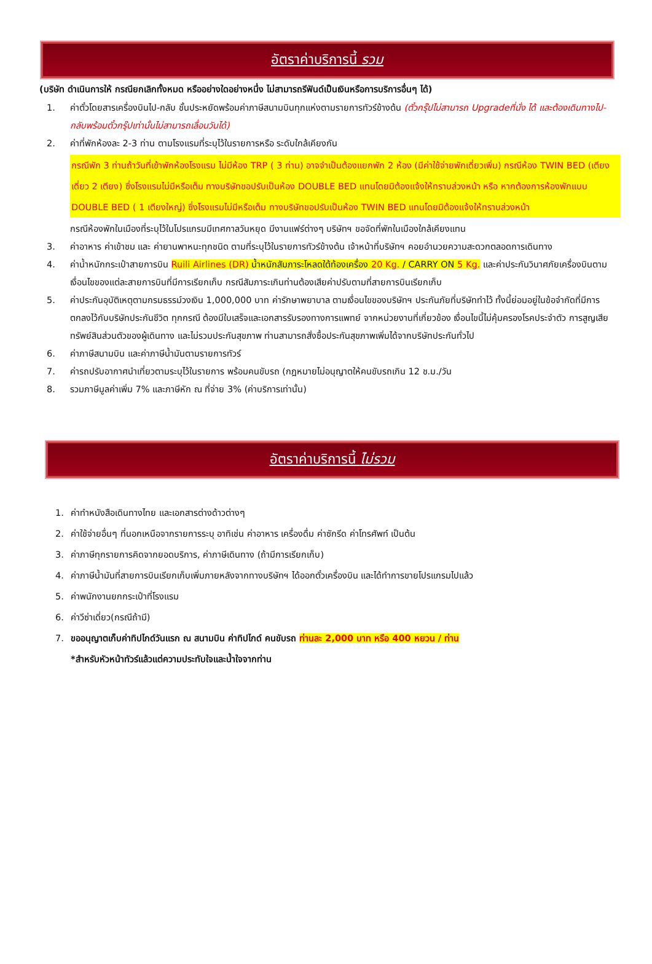อัตราค่าบริการนี้ รวม
(บริษัท ดำเนินการให้ กรณียกเลิกทั้งหมด หรืออย่างใดอย่างหนึ่ง ไม่สามารถรีฟันด์เป็นเงินหรือการบริการอื่นๆ ได้)
1. ค่าตั๋วโดยสารเครื่องบินไป-กลับ ชั้นประหยัดพร้อมค่าภาษีสนามบินทุกแห่งตามรายการทัวร์ข้างต้น (ตั๋วกรุ๊ปไม่สามารถ Upgradeที่นั่ง ได้ และต้องเดินทางไป-กลับพร้อมตั๋วกรุ๊ปเท่านั้นไม่สามารถเลื่อนวันได้)
2. ค่าที่พักห้องละ 2-3 ท่าน ตามโรงแรมที่ระบุไว้ในรายการหรือ ระดับใกล้เคียงกัน
กรณีพัก 3 ท่านถ้าวันที่เข้าพักห้องโรงแรม ไม่มีห้อง TRP ( 3 ท่าน) อาจจำเป็นต้องแยกพัก 2 ห้อง (มีค่าใช้จ่ายพักเดี่ยวเพิ่ม) กรณีห้อง TWIN BED (เตียงเดี่ยว 2 เตียง) ซึ่งโรงแรมไม่มีหรือเต็ม ทางบริษัทขอปรับเป็นห้อง DOUBLE BED แทนโดยมิต้องแจ้งให้ทราบล่วงหน้า หรือ หากต้องการห้องพักแบบ DOUBLE BED ( 1 เตียงใหญ่) ซึ่งโรงแรมไม่มีหรือเต็ม ทางบริษัทขอปรับเป็นห้อง TWIN BED แทนโดยมิต้องแจ้งให้ทราบล่วงหน้า
กรณีห้องพักในเมืองที่ระบุไว้ในโปรแกรมมีเทศกาลวันหยุด มีงานแฟร์ต่างๆ บริษัทฯ ขอจัดที่พักในเมืองใกล้เคียงแทน
3. ค่าอาหาร ค่าเข้าชม และ ค่ายานพาหนะทุกชนิด ตามที่ระบุไว้ในรายการทัวร์ข้างต้น เจ้าหน้าที่บริษัทฯ คอยอำนวยความสะดวกตลอดการเดินทาง
4. ค่าน้ำหนักกระเป๋าสายการบิน Ruili Airlines (DR) น้ำหนักสัมภาระโหลดใต้ท้องเครื่อง 20 Kg. / CARRY ON 5 Kg. และค่าประกันวินาศภัยเครื่องบินตามเงื่อนไขของแต่ละสายการบินที่มีการเรียกเก็บ กรณีสัมภาระเกินท่านต้องเสียค่าปรับตามที่สายการบินเรียกเก็บ
5. ค่าประกันอุบัติเหตุตามกรมธรรม์วงเงิน 1,000,000 บาท ค่ารักษาพยาบาล ตามเงื่อนไขของบริษัทฯ ประกันภัยที่บริษัททำไว้ ทั้งนี้ย่อมอยู่ในข้อจำกัดที่มีการตกลงไว้กับบริษัทประกันชีวิต ทุกกรณี ต้องมีใบเสร็จและเอกสารรับรองทางการแพทย์ จากหน่วยงานที่เกี่ยวข้อง เงื่อนไขนี้ไม่คุ้มครองโรคประจำตัว การสูญเสียทรัพย์สินส่วนตัวของผู้เดินทาง และไม่รวมประกันสุขภาพ ท่านสามารถสั่งซื้อประกันสุขภาพเพิ่มได้จากบริษัทประกันทั่วไป
6. ค่าภาษีสนามบิน และค่าภาษีน้ำมันตามรายการทัวร์
7. ค่ารถปรับอากาศนำเที่ยวตามระบุไว้ในรายการ พร้อมคนขับรถ (กฎหมายไม่อนุญาตให้คนขับรถเกิน 12 ช.ม./วัน
8. รวมภาษีมูลค่าเพิ่ม 7% และภาษีหัก ณ ที่จ่าย 3% (ค่าบริการเท่านั้น)
อัตราค่าบริการนี้ ไม่รวม
1. ค่าทำหนังสือเดินทางไทย และเอกสารต่างด้าวต่างๆ
2. ค่าใช้จ่ายอื่นๆ ที่นอกเหนือจากรายการระบุ อาทิเช่น ค่าอาหาร เครื่องดื่ม ค่าซักรีด ค่าโทรศัพท์ เป็นต้น
3. ค่าภาษีทุกรายการคิดจากยอดบริการ, ค่าภาษีเดินทาง (ถ้ามีการเรียกเก็บ)
4. ค่าภาษีน้ำมันที่สายการบินเรียกเก็บเพิ่มภายหลังจากทางบริษัทฯ ได้ออกตั๋วเครื่องบิน และได้ทำการขายโปรแกรมไปแล้ว
5. ค่าพนักงานยกกระเป๋าที่โรงแรม
6. ค่าวีซ่าเดี่ยว(กรณีถ้ามี)
7. ขออนุญาตเก็บค่าทิปไกด์วันแรก ณ สนามบิน ค่าทิปไกด์ คนขับรถ ท่านละ 2,000 บาท หรือ 400 หยวน / ท่าน
*สำหรับหัวหน้าทัวร์แล้วแต่ความประทับใจและน้ำใจจากท่าน